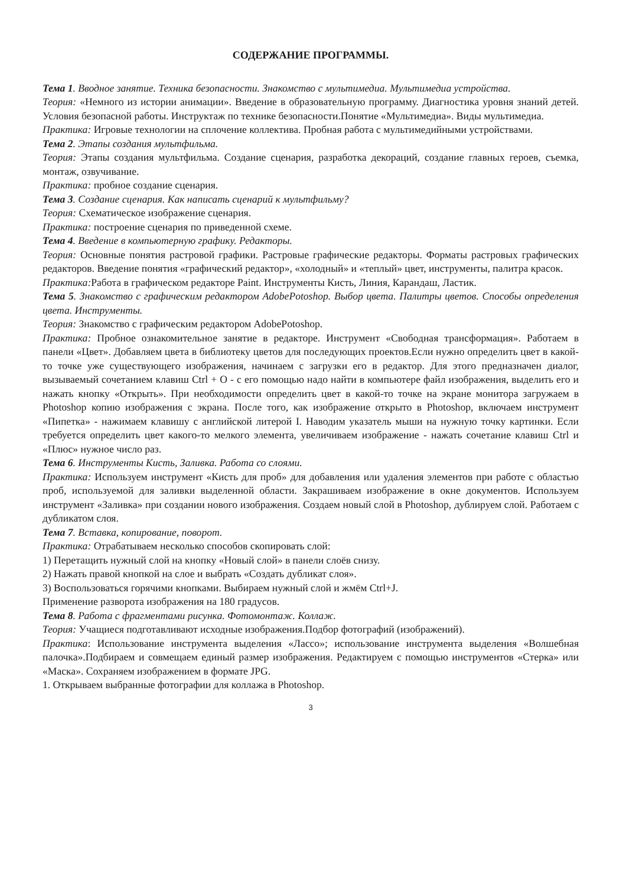СОДЕРЖАНИЕ ПРОГРАММЫ.
Тема 1. Вводное занятие. Техника безопасности. Знакомство с мультимедиа. Мультимедиа устройства.
Теория: «Немного из истории анимации». Введение в образовательную программу. Диагностика уровня знаний детей. Условия безопасной работы. Инструктаж по технике безопасности.Понятие «Мультимедиа». Виды мультимедиа.
Практика: Игровые технологии на сплочение коллектива. Пробная работа с мультимедийными устройствами.
Тема 2. Этапы создания мультфильма.
Теория: Этапы создания мультфильма. Создание сценария, разработка декораций, создание главных героев, съемка, монтаж, озвучивание.
Практика: пробное создание сценария.
Тема 3. Создание сценария. Как написать сценарий к мультфильму?
Теория: Схематическое изображение сценария.
Практика: построение сценария по приведенной схеме.
Тема 4. Введение в компьютерную графику. Редакторы.
Теория: Основные понятия растровой графики. Растровые графические редакторы. Форматы растровых графических редакторов. Введение понятия «графический редактор», «холодный» и «теплый» цвет, инструменты, палитра красок.
Практика: Работа в графическом редакторе Paint. Инструменты Кисть, Линия, Карандаш, Ластик.
Тема 5. Знакомство с графическим редактором AdobePotoshop. Выбор цвета. Палитры цветов. Способы определения цвета. Инструменты.
Теория: Знакомство с графическим редактором AdobePotoshop.
Практика: Пробное ознакомительное занятие в редакторе. Инструмент «Свободная трансформация». Работаем в панели «Цвет». Добавляем цвета в библиотеку цветов для последующих проектов.Если нужно определить цвет в какой-то точке уже существующего изображения, начинаем с загрузки его в редактор. Для этого предназначен диалог, вызываемый сочетанием клавиш Ctrl + O - с его помощью надо найти в компьютере файл изображения, выделить его и нажать кнопку «Открыть». При необходимости определить цвет в какой-то точке на экране монитора загружаем в Photoshop копию изображения с экрана. После того, как изображение открыто в Photoshop, включаем инструмент «Пипетка» - нажимаем клавишу с английской литерой I. Наводим указатель мыши на нужную точку картинки. Если требуется определить цвет какого-то мелкого элемента, увеличиваем изображение - нажать сочетание клавиш Ctrl и «Плюс» нужное число раз.
Тема 6. Инструменты Кисть, Заливка. Работа со слоями.
Практика: Используем инструмент «Кисть для проб» для добавления или удаления элементов при работе с областью проб, используемой для заливки выделенной области. Закрашиваем изображение в окне документов. Используем инструмент «Заливка» при создании нового изображения. Создаем новый слой в Photoshop, дублируем слой. Работаем с дубликатом слоя.
Тема 7. Вставка, копирование, поворот.
Практика: Отрабатываем несколько способов скопировать слой:
1) Перетащить нужный слой на кнопку «Новый слой» в панели слоёв снизу.
2) Нажать правой кнопкой на слое и выбрать «Создать дубликат слоя».
3) Воспользоваться горячими кнопками. Выбираем нужный слой и жмём Ctrl+J.
Применение разворота изображения на 180 градусов.
Тема 8. Работа с фрагментами рисунка. Фотомонтаж. Коллаж.
Теория: Учащиеся подготавливают исходные изображения.Подбор фотографий (изображений).
Практика: Использование инструмента выделения «Лассо»; использование инструмента выделения «Волшебная палочка».Подбираем и совмещаем единый размер изображения. Редактируем с помощью инструментов «Стерка» или «Маска». Сохраняем изображением в формате JPG.
1. Открываем выбранные фотографии для коллажа в Photoshop.
3